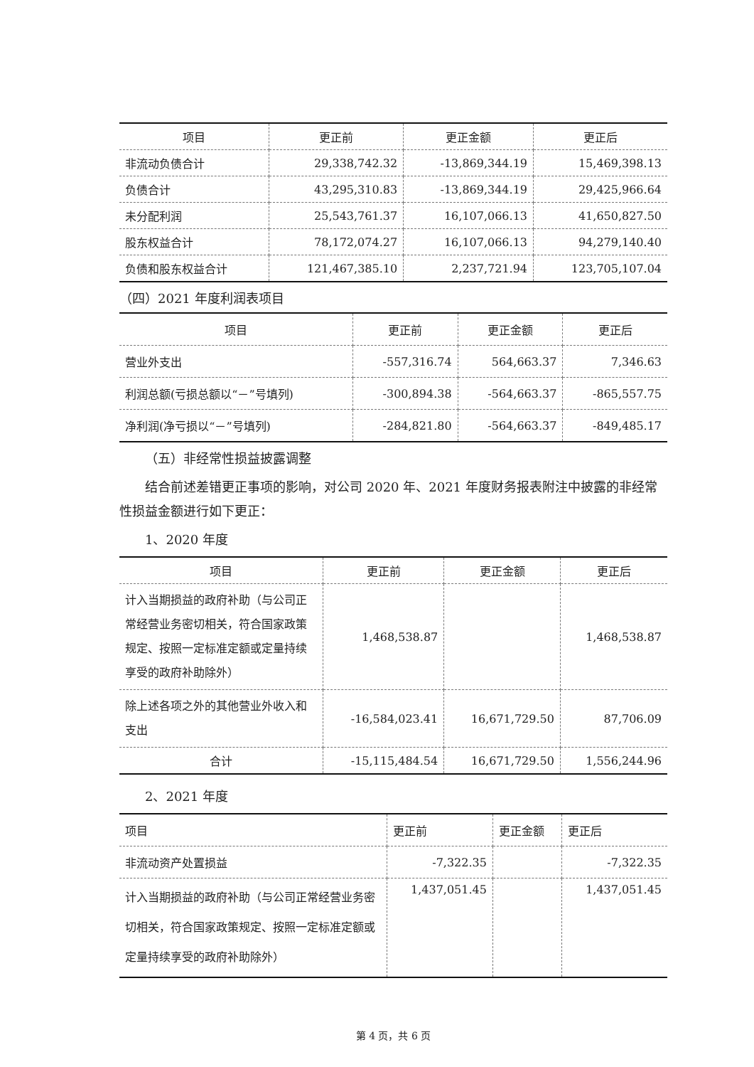| 项目 | 更正前 | 更正金额 | 更正后 |
| --- | --- | --- | --- |
| 非流动负债合计 | 29,338,742.32 | -13,869,344.19 | 15,469,398.13 |
| 负债合计 | 43,295,310.83 | -13,869,344.19 | 29,425,966.64 |
| 未分配利润 | 25,543,761.37 | 16,107,066.13 | 41,650,827.50 |
| 股东权益合计 | 78,172,074.27 | 16,107,066.13 | 94,279,140.40 |
| 负债和股东权益合计 | 121,467,385.10 | 2,237,721.94 | 123,705,107.04 |
（四）2021 年度利润表项目
| 项目 | 更正前 | 更正金额 | 更正后 |
| --- | --- | --- | --- |
| 营业外支出 | -557,316.74 | 564,663.37 | 7,346.63 |
| 利润总额(亏损总额以“－”号填列) | -300,894.38 | -564,663.37 | -865,557.75 |
| 净利润(净亏损以“－”号填列) | -284,821.80 | -564,663.37 | -849,485.17 |
（五）非经常性损益披露调整
结合前述差错更正事项的影响，对公司 2020 年、2021 年度财务报表附注中披露的非经常性损益金额进行如下更正：
1、2020 年度
| 项目 | 更正前 | 更正金额 | 更正后 |
| --- | --- | --- | --- |
| 计入当期损益的政府补助（与公司正常经营业务密切相关，符合国家政策规定、按照一定标准定额或定量持续享受的政府补助除外） | 1,468,538.87 | | 1,468,538.87 |
| 除上述各项之外的其他营业外收入和支出 | -16,584,023.41 | 16,671,729.50 | 87,706.09 |
| 合计 | -15,115,484.54 | 16,671,729.50 | 1,556,244.96 |
2、2021 年度
| 项目 | 更正前 | 更正金额 | 更正后 |
| 非流动资产处置损益 | -7,322.35 | | -7,322.35 |
| 计入当期损益的政府补助（与公司正常经营业务密切相关，符合国家政策规定、按照一定标准定额或定量持续享受的政府补助除外） | 1,437,051.45 | | 1,437,051.45 |
第 4 页，共 6 页